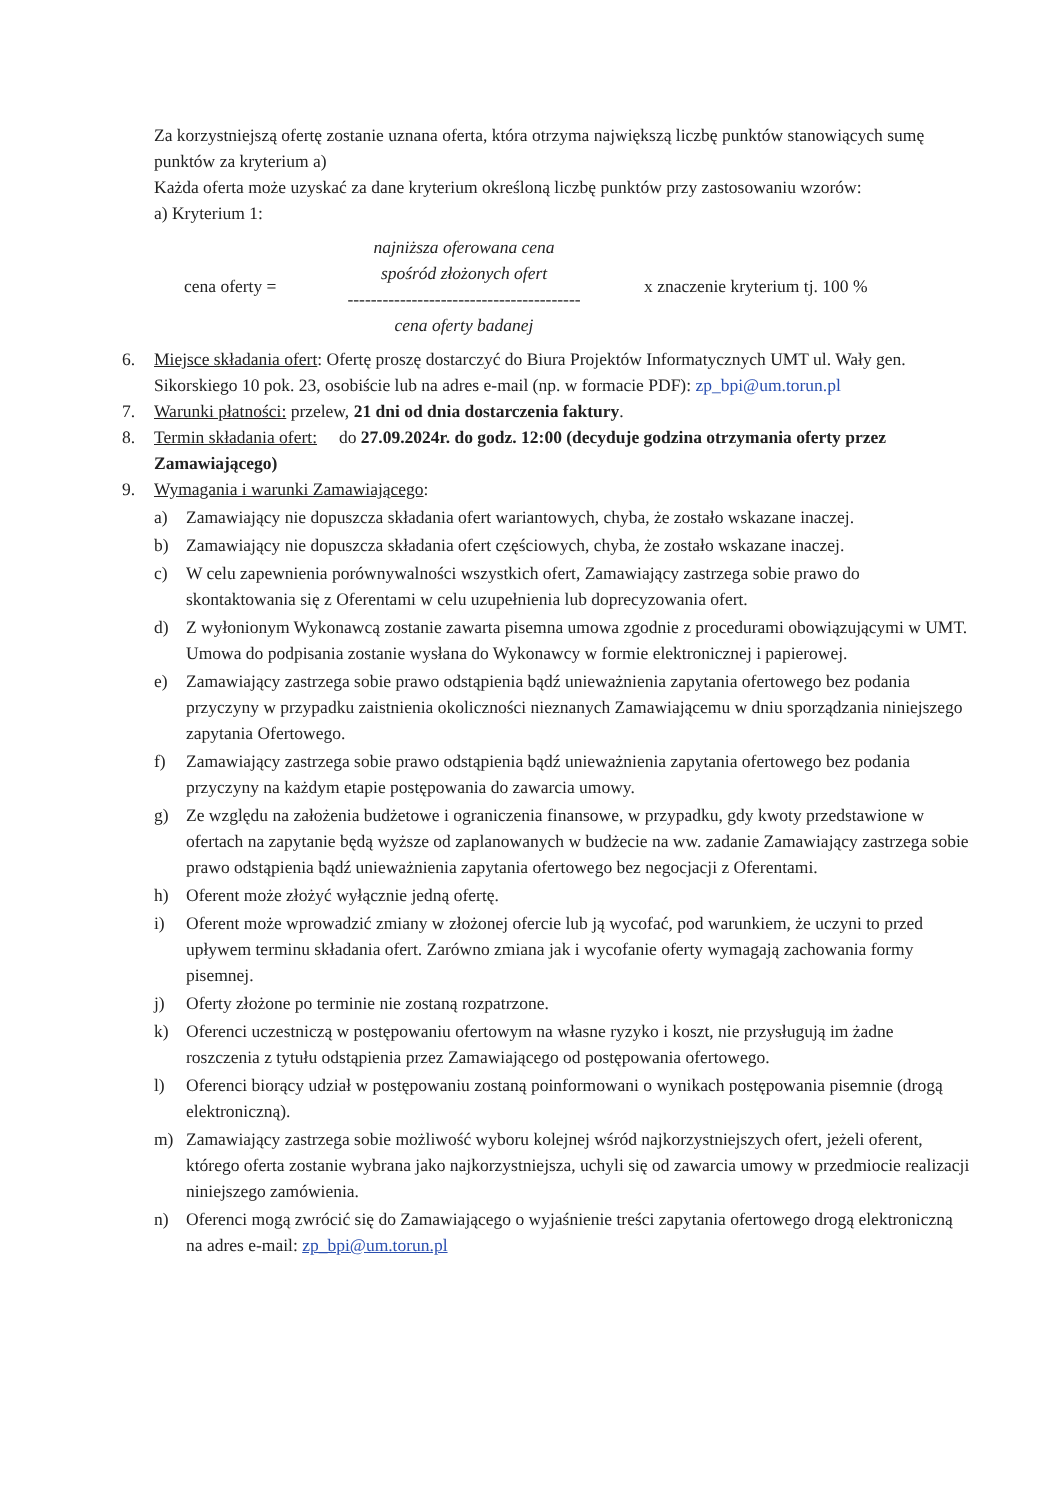Za korzystniejszą ofertę zostanie uznana oferta, która otrzyma największą liczbę punktów stanowiących sumę punktów za kryterium a)
Każda oferta może uzyskać za dane kryterium określoną liczbę punktów przy zastosowaniu wzorów:
a) Kryterium 1:
cena oferty =
najniższa oferowana cena
spośród złożonych ofert
----------------------------------------
cena oferty badanej
x znaczenie kryterium tj. 100 %
6. Miejsce składania ofert: Ofertę proszę dostarczyć do Biura Projektów Informatycznych UMT ul. Wały gen. Sikorskiego 10 pok. 23, osobiście lub na adres e-mail (np. w formacie PDF): zp_bpi@um.torun.pl
7. Warunki płatności: przelew, 21 dni od dnia dostarczenia faktury.
8. Termin składania ofert: do 27.09.2024r. do godz. 12:00 (decyduje godzina otrzymania oferty przez Zamawiającego)
9. Wymagania i warunki Zamawiającego:
a) Zamawiający nie dopuszcza składania ofert wariantowych, chyba, że zostało wskazane inaczej.
b) Zamawiający nie dopuszcza składania ofert częściowych, chyba, że zostało wskazane inaczej.
c) W celu zapewnienia porównywalności wszystkich ofert, Zamawiający zastrzega sobie prawo do skontaktowania się z Oferentami w celu uzupełnienia lub doprecyzowania ofert.
d) Z wyłonionym Wykonawcą zostanie zawarta pisemna umowa zgodnie z procedurami obowiązującymi w UMT. Umowa do podpisania zostanie wysłana do Wykonawcy w formie elektronicznej i papierowej.
e) Zamawiający zastrzega sobie prawo odstąpienia bądź unieważnienia zapytania ofertowego bez podania przyczyny w przypadku zaistnienia okoliczności nieznanych Zamawiającemu w dniu sporządzania niniejszego zapytania Ofertowego.
f) Zamawiający zastrzega sobie prawo odstąpienia bądź unieważnienia zapytania ofertowego bez podania przyczyny na każdym etapie postępowania do zawarcia umowy.
g) Ze względu na założenia budżetowe i ograniczenia finansowe, w przypadku, gdy kwoty przedstawione w ofertach na zapytanie będą wyższe od zaplanowanych w budżecie na ww. zadanie Zamawiający zastrzega sobie prawo odstąpienia bądź unieważnienia zapytania ofertowego bez negocjacji z Oferentami.
h) Oferent może złożyć wyłącznie jedną ofertę.
i) Oferent może wprowadzić zmiany w złożonej ofercie lub ją wycofać, pod warunkiem, że uczyni to przed upływem terminu składania ofert. Zarówno zmiana jak i wycofanie oferty wymagają zachowania formy pisemnej.
j) Oferty złożone po terminie nie zostaną rozpatrzone.
k) Oferenci uczestniczą w postępowaniu ofertowym na własne ryzyko i koszt, nie przysługują im żadne roszczenia z tytułu odstąpienia przez Zamawiającego od postępowania ofertowego.
l) Oferenci biorący udział w postępowaniu zostaną poinformowani o wynikach postępowania pisemnie (drogą elektroniczną).
m) Zamawiający zastrzega sobie możliwość wyboru kolejnej wśród najkorzystniejszych ofert, jeżeli oferent, którego oferta zostanie wybrana jako najkorzystniejsza, uchyli się od zawarcia umowy w przedmiocie realizacji niniejszego zamówienia.
n) Oferenci mogą zwrócić się do Zamawiającego o wyjaśnienie treści zapytania ofertowego drogą elektroniczną na adres e-mail: zp_bpi@um.torun.pl